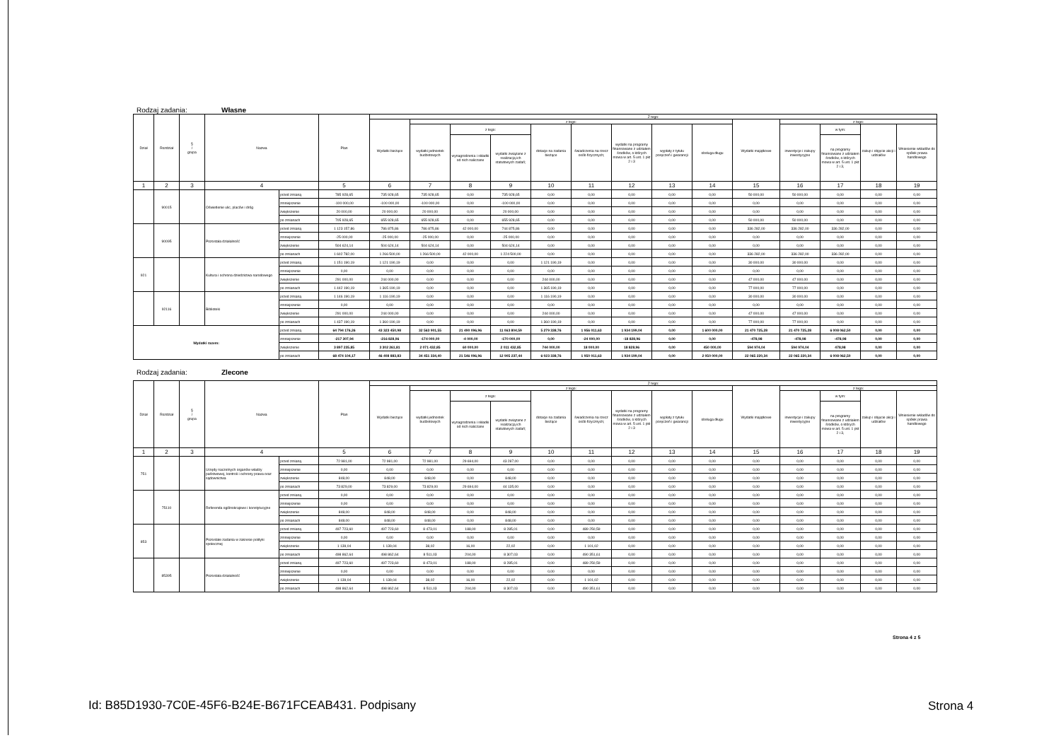Rodzaj zadania: Własne
| Dział | Rozdział | § / grupa | Nazwa | | Plan | Z tego: | | | | | | | | | | | | | |
| --- | --- | --- | --- | --- | --- | --- | --- | --- | --- | --- | --- | --- | --- | --- | --- | --- | --- | --- | --- |
| | | | | | | Wydatki bieżące | z tego: | | | | | | | | Wydatki majątkowe | z tego: | | | |
| | | | | | | | wydatki jednostek budżetowych | z tego: | | dotacje na zadania bieżące | świadczenia na rzecz osób fizycznych; | wydatki na programy finansowane z udziałem środków, o których mowa w art. 5 ust. 1 pkt 2 i 3 | wypłaty z tytułu poręczeń i gwarancji | obsługa długu | | inwestycje i zakupy inwestycyjne | w tym: | zakup i objęcie akcji i udziałów | Wniesienie wkładów do spółek prawa handlowego |
| | | | | | | | | wynagrodzenia i składki od nich naliczane | wydatki związane z realizacją ich statutowych zadań; | | | | | | | | na programy finansowane z udziałem środków, o których mowa w art. 5 ust. 1 pkt 2 i 3, | | |
| 1 | 2 | 3 | 4 | | 5 | 6 | 7 | 8 | 9 | 10 | 11 | 12 | 13 | 14 | 15 | 16 | 17 | 18 | 19 |
| | 90015 | | Oświetlenie ulic, placów i dróg | przed zmianą | 785 928,65 | 735 928,65 | 735 928,65 | 0,00 | 735 928,65 | 0,00 | 0,00 | 0,00 | 0,00 | 0,00 | 50 000,00 | 50 000,00 | 0,00 | 0,00 | 0,00 |
| | | | | zmniejszenie | -100 000,00 | -100 000,00 | -100 000,00 | 0,00 | -100 000,00 | 0,00 | 0,00 | 0,00 | 0,00 | 0,00 | 0,00 | 0,00 | 0,00 | 0,00 | 0,00 |
| | | | | zwiększenie | 20 000,00 | 20 000,00 | 20 000,00 | 0,00 | 20 000,00 | 0,00 | 0,00 | 0,00 | 0,00 | 0,00 | 0,00 | 0,00 | 0,00 | 0,00 | 0,00 |
| | | | | po zmianach | 705 928,65 | 655 928,65 | 655 928,65 | 0,00 | 655 928,65 | 0,00 | 0,00 | 0,00 | 0,00 | 0,00 | 50 000,00 | 50 000,00 | 0,00 | 0,00 | 0,00 |
| | 90095 | | Pozostała działalność | przed zmianą | 1 123 157,86 | 786 875,86 | 786 875,86 | 42 000,00 | 744 875,86 | 0,00 | 0,00 | 0,00 | 0,00 | 0,00 | 336 282,00 | 336 282,00 | 336 282,00 | 0,00 | 0,00 |
| | | | | zmniejszenie | -25 000,00 | -25 000,00 | -25 000,00 | 0,00 | -25 000,00 | 0,00 | 0,00 | 0,00 | 0,00 | 0,00 | 0,00 | 0,00 | 0,00 | 0,00 | 0,00 |
| | | | | zwiększenie | 504 624,14 | 504 624,14 | 504 624,14 | 0,00 | 504 624,14 | 0,00 | 0,00 | 0,00 | 0,00 | 0,00 | 0,00 | 0,00 | 0,00 | 0,00 | 0,00 |
| | | | | po zmianach | 1 602 782,00 | 1 266 500,00 | 1 266 500,00 | 42 000,00 | 1 224 500,00 | 0,00 | 0,00 | 0,00 | 0,00 | 0,00 | 336 282,00 | 336 282,00 | 336 282,00 | 0,00 | 0,00 |
| 921 | | | Kultura i ochrona dziedzictwa narodowego | przed zmianą | 1 151 190,19 | 1 121 190,19 | 0,00 | 0,00 | 0,00 | 1 121 190,19 | 0,00 | 0,00 | 0,00 | 0,00 | 30 000,00 | 30 000,00 | 0,00 | 0,00 | 0,00 |
| | | | | zmniejszenie | 0,00 | 0,00 | 0,00 | 0,00 | 0,00 | 0,00 | 0,00 | 0,00 | 0,00 | 0,00 | 0,00 | 0,00 | 0,00 | 0,00 | 0,00 |
| | | | | zwiększenie | 291 000,00 | 244 000,00 | 0,00 | 0,00 | 0,00 | 244 000,00 | 0,00 | 0,00 | 0,00 | 0,00 | 47 000,00 | 47 000,00 | 0,00 | 0,00 | 0,00 |
| | | | | po zmianach | 1 442 190,19 | 1 365 190,19 | 0,00 | 0,00 | 0,00 | 1 365 190,19 | 0,00 | 0,00 | 0,00 | 0,00 | 77 000,00 | 77 000,00 | 0,00 | 0,00 | 0,00 |
| | 92116 | | Biblioteki | przed zmianą | 1 146 190,19 | 1 116 190,19 | 0,00 | 0,00 | 0,00 | 1 116 190,19 | 0,00 | 0,00 | 0,00 | 0,00 | 30 000,00 | 30 000,00 | 0,00 | 0,00 | 0,00 |
| | | | | zmniejszenie | 0,00 | 0,00 | 0,00 | 0,00 | 0,00 | 0,00 | 0,00 | 0,00 | 0,00 | 0,00 | 0,00 | 0,00 | 0,00 | 0,00 | 0,00 |
| | | | | zwiększenie | 291 000,00 | 244 000,00 | 0,00 | 0,00 | 0,00 | 244 000,00 | 0,00 | 0,00 | 0,00 | 0,00 | 47 000,00 | 47 000,00 | 0,00 | 0,00 | 0,00 |
| | | | | po zmianach | 1 437 190,19 | 1 360 190,19 | 0,00 | 0,00 | 0,00 | 1 360 190,19 | 0,00 | 0,00 | 0,00 | 0,00 | 77 000,00 | 77 000,00 | 0,00 | 0,00 | 0,00 |
| Wydatki razem: | | | | przed zmianą | 64 794 176,26 | 43 323 450,98 | 32 563 901,55 | 21 490 096,96 | 11 063 804,59 | 5 279 338,76 | 1 956 011,63 | 1 934 199,04 | 0,00 | 1 600 000,00 | 21 470 725,28 | 21 470 725,28 | 6 008 062,50 | 0,00 | 0,00 |
| | | | | zmniejszenie | -217 307,94 | -216 828,96 | -174 000,00 | -4 000,00 | -170 000,00 | 0,00 | -24 000,00 | -18 828,96 | 0,00 | 0,00 | -478,98 | -478,98 | -478,98 | 0,00 | 0,00 |
| | | | | zwiększenie | 3 897 235,85 | 3 302 261,81 | 2 071 432,85 | 60 000,00 | 2 011 432,85 | 744 000,00 | 18 000,00 | 18 828,96 | 0,00 | 450 000,00 | 594 974,04 | 594 974,04 | 478,98 | 0,00 | 0,00 |
| | | | | po zmianach | 68 474 104,17 | 46 408 883,83 | 34 451 334,40 | 21 546 096,96 | 12 905 237,44 | 6 023 338,76 | 1 950 011,63 | 1 934 199,04 | 0,00 | 2 050 000,00 | 22 065 220,34 | 22 065 220,34 | 6 008 062,50 | 0,00 | 0,00 |
Rodzaj zadania: Zlecone
| Dział | Rozdział | § / grupa | Nazwa | | Plan | Z tego: | | | | | | | | | | | | | |
| --- | --- | --- | --- | --- | --- | --- | --- | --- | --- | --- | --- | --- | --- | --- | --- | --- | --- | --- | --- |
| | | | | | | Wydatki bieżące | z tego: | | | | | | | | Wydatki majątkowe | z tego: | | | |
| | | | | | | | wydatki jednostek budżetowych | z tego: | | dotacje na zadania bieżące | świadczenia na rzecz osób fizycznych; | wydatki na programy finansowane z udziałem środków, o których mowa w art. 5 ust. 1 pkt 2 i 3 | wypłaty z tytułu poręczeń i gwarancji | obsługa długu | | inwestycje i zakupy inwestycyjne | w tym: | zakup i objęcie akcji i udziałów | Wniesienie wkładów do spółek prawa handlowego |
| | | | | | | | | wynagrodzenia i składki od nich naliczane | wydatki związane z realizacją ich statutowych zadań; | | | | | | | | na programy finansowane z udziałem środków, o których mowa w art. 5 ust. 1 pkt 2 i 3, | | |
| 1 | 2 | 3 | 4 | | 5 | 6 | 7 | 8 | 9 | 10 | 11 | 12 | 13 | 14 | 15 | 16 | 17 | 18 | 19 |
| 751 | | | Urzędy naczelnych organów władzy państwowej, kontroli i ochrony prawa oraz sądownictwa | przed zmianą | 72 981,00 | 72 981,00 | 72 981,00 | 29 694,00 | 43 287,00 | 0,00 | 0,00 | 0,00 | 0,00 | 0,00 | 0,00 | 0,00 | 0,00 | 0,00 | 0,00 |
| | | | | zmniejszenie | 0,00 | 0,00 | 0,00 | 0,00 | 0,00 | 0,00 | 0,00 | 0,00 | 0,00 | 0,00 | 0,00 | 0,00 | 0,00 | 0,00 | 0,00 |
| | | | | zwiększenie | 848,00 | 848,00 | 848,00 | 0,00 | 848,00 | 0,00 | 0,00 | 0,00 | 0,00 | 0,00 | 0,00 | 0,00 | 0,00 | 0,00 | 0,00 |
| | | | | po zmianach | 73 829,00 | 73 829,00 | 73 829,00 | 29 694,00 | 44 135,00 | 0,00 | 0,00 | 0,00 | 0,00 | 0,00 | 0,00 | 0,00 | 0,00 | 0,00 | 0,00 |
| | 75110 | | Referenda ogólnokrajowe i konstytucyjne | przed zmianą | 0,00 | 0,00 | 0,00 | 0,00 | 0,00 | 0,00 | 0,00 | 0,00 | 0,00 | 0,00 | 0,00 | 0,00 | 0,00 | 0,00 | 0,00 |
| | | | | zmniejszenie | 0,00 | 0,00 | 0,00 | 0,00 | 0,00 | 0,00 | 0,00 | 0,00 | 0,00 | 0,00 | 0,00 | 0,00 | 0,00 | 0,00 | 0,00 |
| | | | | zwiększenie | 848,00 | 848,00 | 848,00 | 0,00 | 848,00 | 0,00 | 0,00 | 0,00 | 0,00 | 0,00 | 0,00 | 0,00 | 0,00 | 0,00 | 0,00 |
| | | | | po zmianach | 848,00 | 848,00 | 848,00 | 0,00 | 848,00 | 0,00 | 0,00 | 0,00 | 0,00 | 0,00 | 0,00 | 0,00 | 0,00 | 0,00 | 0,00 |
| 853 | | | Pozostałe zadania w zakresie polityki społecznej | przed zmianą | 497 723,60 | 497 723,60 | 8 473,01 | 188,00 | 8 285,01 | 0,00 | 489 250,59 | 0,00 | 0,00 | 0,00 | 0,00 | 0,00 | 0,00 | 0,00 | 0,00 |
| | | | | zmniejszenie | 0,00 | 0,00 | 0,00 | 0,00 | 0,00 | 0,00 | 0,00 | 0,00 | 0,00 | 0,00 | 0,00 | 0,00 | 0,00 | 0,00 | 0,00 |
| | | | | zwiększenie | 1 139,04 | 1 139,04 | 38,02 | 16,00 | 22,02 | 0,00 | 1 101,02 | 0,00 | 0,00 | 0,00 | 0,00 | 0,00 | 0,00 | 0,00 | 0,00 |
| | | | | po zmianach | 498 862,64 | 498 862,64 | 8 511,03 | 204,00 | 8 307,03 | 0,00 | 490 351,61 | 0,00 | 0,00 | 0,00 | 0,00 | 0,00 | 0,00 | 0,00 | 0,00 |
| | 85395 | | Pozostała działalność | przed zmianą | 497 723,60 | 497 723,60 | 8 473,01 | 188,00 | 8 285,01 | 0,00 | 489 250,59 | 0,00 | 0,00 | 0,00 | 0,00 | 0,00 | 0,00 | 0,00 | 0,00 |
| | | | | zmniejszenie | 0,00 | 0,00 | 0,00 | 0,00 | 0,00 | 0,00 | 0,00 | 0,00 | 0,00 | 0,00 | 0,00 | 0,00 | 0,00 | 0,00 | 0,00 |
| | | | | zwiększenie | 1 139,04 | 1 139,04 | 38,02 | 16,00 | 22,02 | 0,00 | 1 101,02 | 0,00 | 0,00 | 0,00 | 0,00 | 0,00 | 0,00 | 0,00 | 0,00 |
| | | | | po zmianach | 498 862,64 | 498 862,64 | 8 511,03 | 204,00 | 8 307,03 | 0,00 | 490 351,61 | 0,00 | 0,00 | 0,00 | 0,00 | 0,00 | 0,00 | 0,00 | 0,00 |
Strona 4 z 5
Id: B85D1930-7C0E-45F6-B24E-B671FCEAB431. Podpisany
Strona 4